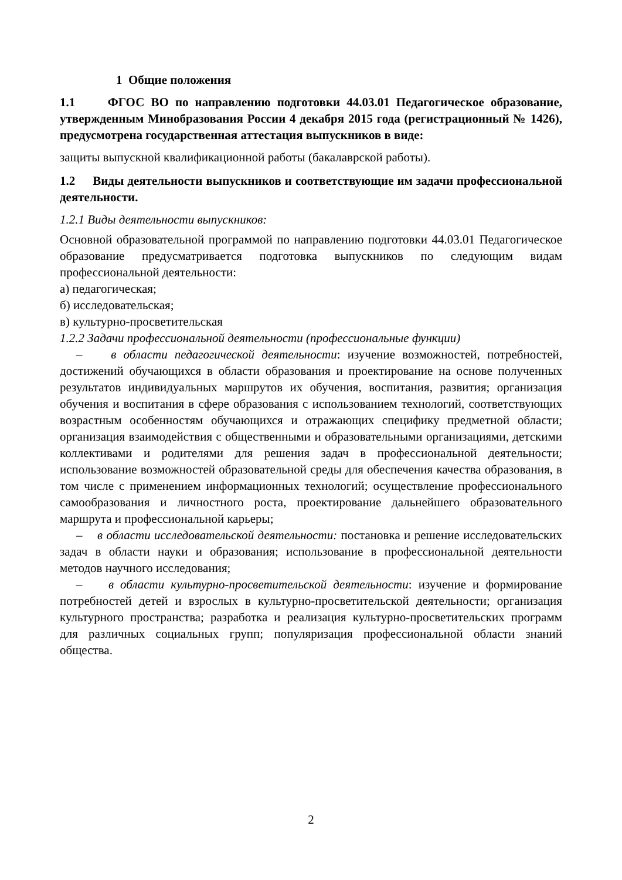1 Общие положения
1.1 ФГОС ВО по направлению подготовки 44.03.01 Педагогическое образование, утвержденным Минобразования России 4 декабря 2015 года (регистрационный № 1426), предусмотрена государственная аттестация выпускников в виде:
защиты выпускной квалификационной работы (бакалаврской работы).
1.2 Виды деятельности выпускников и соответствующие им задачи профессиональной деятельности.
1.2.1 Виды деятельности выпускников:
Основной образовательной программой по направлению подготовки 44.03.01 Педагогическое образование предусматривается подготовка выпускников по следующим видам профессиональной деятельности:
а) педагогическая;
б) исследовательская;
в) культурно-просветительская
1.2.2 Задачи профессиональной деятельности (профессиональные функции)
– в области педагогической деятельности: изучение возможностей, потребностей, достижений обучающихся в области образования и проектирование на основе полученных результатов индивидуальных маршрутов их обучения, воспитания, развития; организация обучения и воспитания в сфере образования с использованием технологий, соответствующих возрастным особенностям обучающихся и отражающих специфику предметной области; организация взаимодействия с общественными и образовательными организациями, детскими коллективами и родителями для решения задач в профессиональной деятельности; использование возможностей образовательной среды для обеспечения качества образования, в том числе с применением информационных технологий; осуществление профессионального самообразования и личностного роста, проектирование дальнейшего образовательного маршрута и профессиональной карьеры;
– в области исследовательской деятельности: постановка и решение исследовательских задач в области науки и образования; использование в профессиональной деятельности методов научного исследования;
– в области культурно-просветительской деятельности: изучение и формирование потребностей детей и взрослых в культурно-просветительской деятельности; организация культурного пространства; разработка и реализация культурно-просветительских программ для различных социальных групп; популяризация профессиональной области знаний общества.
2